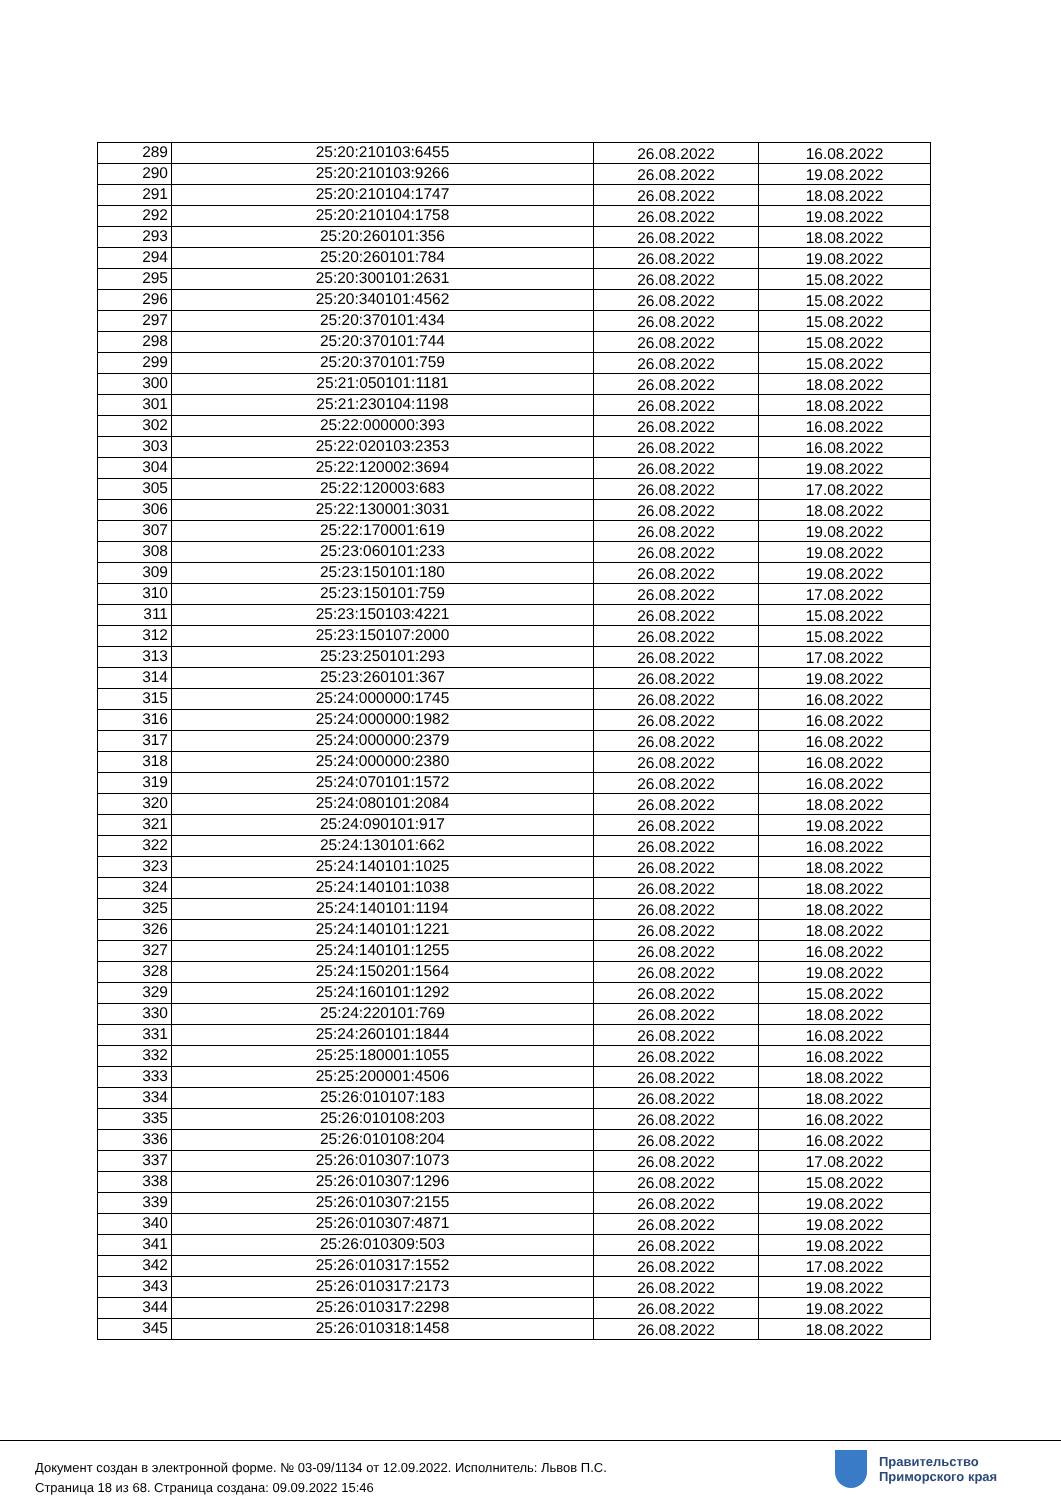| 289 | 25:20:210103:6455 | 26.08.2022 | 16.08.2022 |
| 290 | 25:20:210103:9266 | 26.08.2022 | 19.08.2022 |
| 291 | 25:20:210104:1747 | 26.08.2022 | 18.08.2022 |
| 292 | 25:20:210104:1758 | 26.08.2022 | 19.08.2022 |
| 293 | 25:20:260101:356 | 26.08.2022 | 18.08.2022 |
| 294 | 25:20:260101:784 | 26.08.2022 | 19.08.2022 |
| 295 | 25:20:300101:2631 | 26.08.2022 | 15.08.2022 |
| 296 | 25:20:340101:4562 | 26.08.2022 | 15.08.2022 |
| 297 | 25:20:370101:434 | 26.08.2022 | 15.08.2022 |
| 298 | 25:20:370101:744 | 26.08.2022 | 15.08.2022 |
| 299 | 25:20:370101:759 | 26.08.2022 | 15.08.2022 |
| 300 | 25:21:050101:1181 | 26.08.2022 | 18.08.2022 |
| 301 | 25:21:230104:1198 | 26.08.2022 | 18.08.2022 |
| 302 | 25:22:000000:393 | 26.08.2022 | 16.08.2022 |
| 303 | 25:22:020103:2353 | 26.08.2022 | 16.08.2022 |
| 304 | 25:22:120002:3694 | 26.08.2022 | 19.08.2022 |
| 305 | 25:22:120003:683 | 26.08.2022 | 17.08.2022 |
| 306 | 25:22:130001:3031 | 26.08.2022 | 18.08.2022 |
| 307 | 25:22:170001:619 | 26.08.2022 | 19.08.2022 |
| 308 | 25:23:060101:233 | 26.08.2022 | 19.08.2022 |
| 309 | 25:23:150101:180 | 26.08.2022 | 19.08.2022 |
| 310 | 25:23:150101:759 | 26.08.2022 | 17.08.2022 |
| 311 | 25:23:150103:4221 | 26.08.2022 | 15.08.2022 |
| 312 | 25:23:150107:2000 | 26.08.2022 | 15.08.2022 |
| 313 | 25:23:250101:293 | 26.08.2022 | 17.08.2022 |
| 314 | 25:23:260101:367 | 26.08.2022 | 19.08.2022 |
| 315 | 25:24:000000:1745 | 26.08.2022 | 16.08.2022 |
| 316 | 25:24:000000:1982 | 26.08.2022 | 16.08.2022 |
| 317 | 25:24:000000:2379 | 26.08.2022 | 16.08.2022 |
| 318 | 25:24:000000:2380 | 26.08.2022 | 16.08.2022 |
| 319 | 25:24:070101:1572 | 26.08.2022 | 16.08.2022 |
| 320 | 25:24:080101:2084 | 26.08.2022 | 18.08.2022 |
| 321 | 25:24:090101:917 | 26.08.2022 | 19.08.2022 |
| 322 | 25:24:130101:662 | 26.08.2022 | 16.08.2022 |
| 323 | 25:24:140101:1025 | 26.08.2022 | 18.08.2022 |
| 324 | 25:24:140101:1038 | 26.08.2022 | 18.08.2022 |
| 325 | 25:24:140101:1194 | 26.08.2022 | 18.08.2022 |
| 326 | 25:24:140101:1221 | 26.08.2022 | 18.08.2022 |
| 327 | 25:24:140101:1255 | 26.08.2022 | 16.08.2022 |
| 328 | 25:24:150201:1564 | 26.08.2022 | 19.08.2022 |
| 329 | 25:24:160101:1292 | 26.08.2022 | 15.08.2022 |
| 330 | 25:24:220101:769 | 26.08.2022 | 18.08.2022 |
| 331 | 25:24:260101:1844 | 26.08.2022 | 16.08.2022 |
| 332 | 25:25:180001:1055 | 26.08.2022 | 16.08.2022 |
| 333 | 25:25:200001:4506 | 26.08.2022 | 18.08.2022 |
| 334 | 25:26:010107:183 | 26.08.2022 | 18.08.2022 |
| 335 | 25:26:010108:203 | 26.08.2022 | 16.08.2022 |
| 336 | 25:26:010108:204 | 26.08.2022 | 16.08.2022 |
| 337 | 25:26:010307:1073 | 26.08.2022 | 17.08.2022 |
| 338 | 25:26:010307:1296 | 26.08.2022 | 15.08.2022 |
| 339 | 25:26:010307:2155 | 26.08.2022 | 19.08.2022 |
| 340 | 25:26:010307:4871 | 26.08.2022 | 19.08.2022 |
| 341 | 25:26:010309:503 | 26.08.2022 | 19.08.2022 |
| 342 | 25:26:010317:1552 | 26.08.2022 | 17.08.2022 |
| 343 | 25:26:010317:2173 | 26.08.2022 | 19.08.2022 |
| 344 | 25:26:010317:2298 | 26.08.2022 | 19.08.2022 |
| 345 | 25:26:010318:1458 | 26.08.2022 | 18.08.2022 |
Документ создан в электронной форме. № 03-09/1134 от 12.09.2022. Исполнитель: Львов П.С.
Страница 18 из 68. Страница создана: 09.09.2022 15:46
Правительство
Приморского края